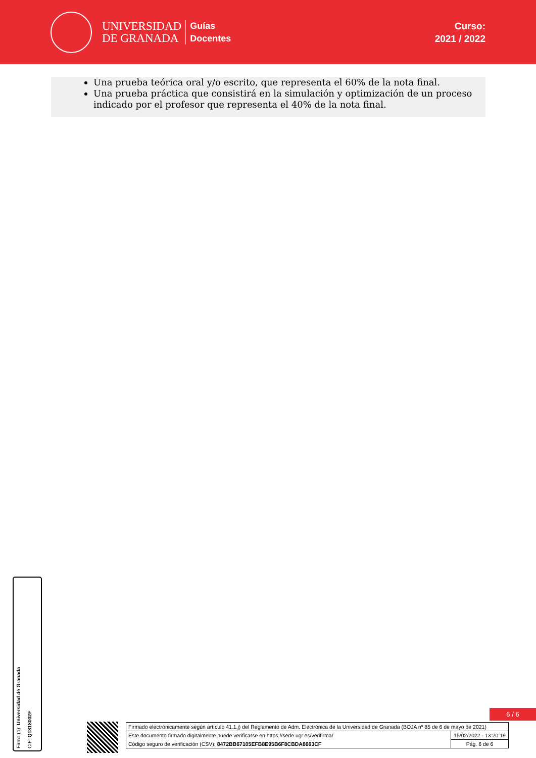UNIVERSIDAD
DE GRANADA
Guías
Docentes
Curso:
2021 / 2022
Una prueba teórica oral y/o escrito, que representa el 60% de la nota final.
Una prueba práctica que consistirá en la simulación y optimización de un proceso indicado por el profesor que representa el 40% de la nota final.
Firma (1): Universidad de Granada
CIF: Q1818002F
6 / 6
| Firmado electrónicamente según artículo 41.1.j) del Reglamento de Adm. Electrónica de la Universidad de Granada (BOJA nº 85 de 6 de mayo de 2021) | |
| Este documento firmado digitalmente puede verificarse en https://sede.ugr.es/verifirma/ | 15/02/2022 - 13:20:19 |
| Código seguro de verificación (CSV): 8472BB67105EFB8E95B6F8CBDA8663CF | Pág. 6 de 6 |